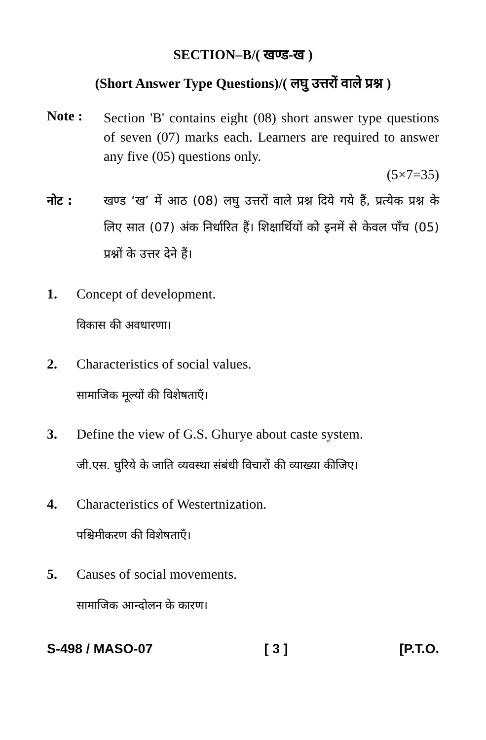SECTION–B/( खण्ड-ख )
(Short Answer Type Questions)/( लघु उत्तरों वाले प्रश्न )
Note :
Section 'B' contains eight (08) short answer type questions of seven (07) marks each. Learners are required to answer any five (05) questions only.
(5×7=35)
नोट : खण्ड ‘ख’ में आठ (08) लघु उत्तरों वाले प्रश्न दिये गये हैं, प्रत्येक प्रश्न के लिए सात (07) अंक निर्धारित हैं। शिक्षार्थियों को इनमें से केवल पाँच (05) प्रश्नों के उत्तर देने हैं।
1. Concept of development.
विकास की अवधारणा।
2. Characteristics of social values.
सामाजिक मूल्यों की विशेषताएँ।
3. Define the view of G.S. Ghurye about caste system.
जी.एस. घुरिये के जाति व्यवस्था संबंधी विचारों की व्याख्या कीजिए।
4. Characteristics of Westertnization.
पश्चिमीकरण की विशेषताएँ।
5. Causes of social movements.
सामाजिक आन्दोलन के कारण।
S-498 / MASO-07 [ 3 ] [P.T.O.